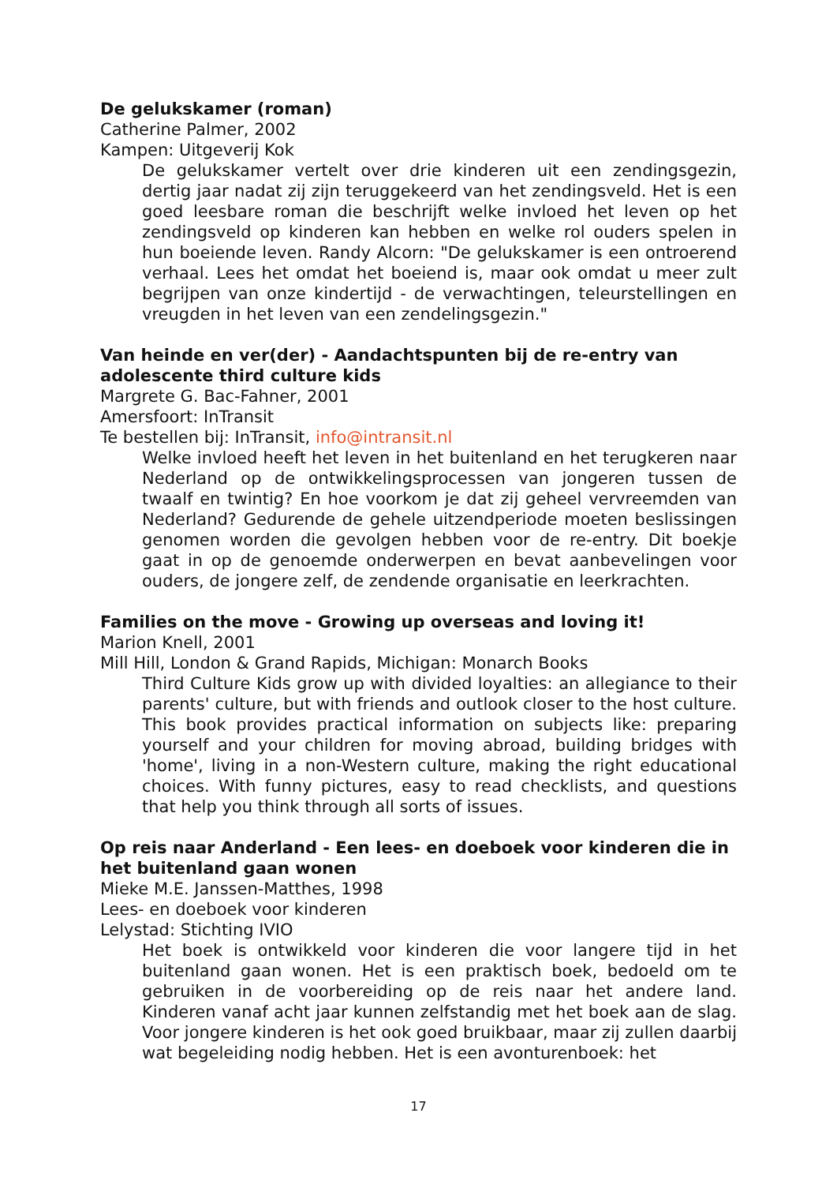De gelukskamer (roman)
Catherine Palmer, 2002
Kampen: Uitgeverij Kok
De gelukskamer vertelt over drie kinderen uit een zendingsgezin, dertig jaar nadat zij zijn teruggekeerd van het zendingsveld. Het is een goed leesbare roman die beschrijft welke invloed het leven op het zendingsveld op kinderen kan hebben en welke rol ouders spelen in hun boeiende leven. Randy Alcorn: "De gelukskamer is een ontroerend verhaal. Lees het omdat het boeiend is, maar ook omdat u meer zult begrijpen van onze kindertijd - de verwachtingen, teleurstellingen en vreugden in het leven van een zendelingsgezin."
Van heinde en ver(der) - Aandachtspunten bij de re-entry van adolescente third culture kids
Margrete G. Bac-Fahner, 2001
Amersfoort: InTransit
Te bestellen bij: InTransit, info@intransit.nl
Welke invloed heeft het leven in het buitenland en het terugkeren naar Nederland op de ontwikkelingsprocessen van jongeren tussen de twaalf en twintig? En hoe voorkom je dat zij geheel vervreemden van Nederland? Gedurende de gehele uitzendperiode moeten beslissingen genomen worden die gevolgen hebben voor de re-entry. Dit boekje gaat in op de genoemde onderwerpen en bevat aanbevelingen voor ouders, de jongere zelf, de zendende organisatie en leerkrachten.
Families on the move - Growing up overseas and loving it!
Marion Knell, 2001
Mill Hill, London & Grand Rapids, Michigan: Monarch Books
Third Culture Kids grow up with divided loyalties: an allegiance to their parents' culture, but with friends and outlook closer to the host culture. This book provides practical information on subjects like: preparing yourself and your children for moving abroad, building bridges with 'home', living in a non-Western culture, making the right educational choices. With funny pictures, easy to read checklists, and questions that help you think through all sorts of issues.
Op reis naar Anderland - Een lees- en doeboek voor kinderen die in het buitenland gaan wonen
Mieke M.E. Janssen-Matthes, 1998
Lees- en doeboek voor kinderen
Lelystad: Stichting IVIO
Het boek is ontwikkeld voor kinderen die voor langere tijd in het buitenland gaan wonen. Het is een praktisch boek, bedoeld om te gebruiken in de voorbereiding op de reis naar het andere land. Kinderen vanaf acht jaar kunnen zelfstandig met het boek aan de slag. Voor jongere kinderen is het ook goed bruikbaar, maar zij zullen daarbij wat begeleiding nodig hebben. Het is een avonturenboek: het
17